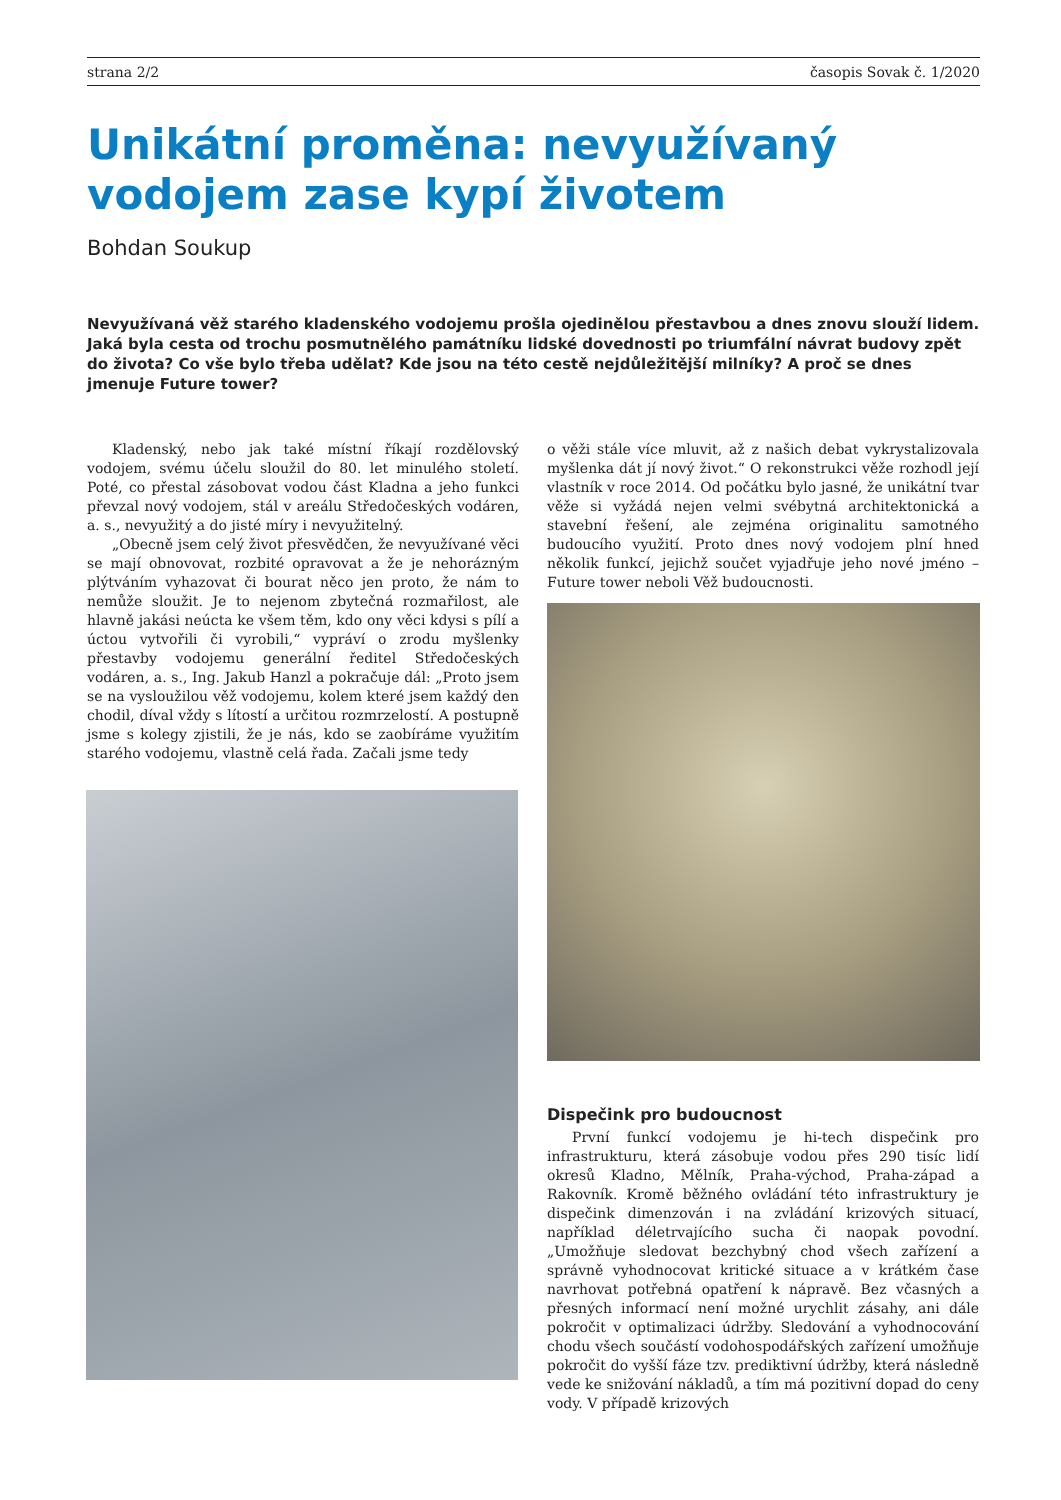strana 2/2 časopis Sovak č. 1/2020
Unikátní proměna: nevyužívaný vodojem zase kypí životem
Bohdan Soukup
Nevyužívaná věž starého kladenského vodojemu prošla ojedinělou přestavbou a dnes znovu slouží lidem. Jaká byla cesta od trochu posmutnělého památníku lidské dovednosti po triumfální návrat budovy zpět do života? Co vše bylo třeba udělat? Kde jsou na této cestě nejdůležitější milníky? A proč se dnes jmenuje Future tower?
Kladenský, nebo jak také místní říkají rozdělovský vodojem, svému účelu sloužil do 80. let minulého století. Poté, co přestal zásobovat vodou část Kladna a jeho funkci převzal nový vodojem, stál v areálu Středočeských vodáren, a. s., nevyužitý a do jisté míry i nevyužitelný.
„Obecně jsem celý život přesvědčen, že nevyužívané věci se mají obnovovat, rozbité opravovat a že je nehorázným plýtváním vyhazovat či bourat něco jen proto, že nám to nemůže sloužit. Je to nejenom zbytečná rozmařilost, ale hlavně jakási neúcta ke všem těm, kdo ony věci kdysi s pílí a úctou vytvořili či vyrobili,“ vypráví o zrodu myšlenky přestavby vodojemu generální ředitel Středočeských vodáren, a. s., Ing. Jakub Hanzl a pokračuje dál: „Proto jsem se na vysloužilou věž vodojemu, kolem které jsem každý den chodil, díval vždy s lítostí a určitou rozmrzelostí. A postupně jsme s kolegy zjistili, že je nás, kdo se zaobíráme využitím starého vodojemu, vlastně celá řada. Začali jsme tedy
o věži stále více mluvit, až z našich debat vykrystalizovala myšlenka dát jí nový život.“ O rekonstrukci věže rozhodl její vlastník v roce 2014. Od počátku bylo jasné, že unikátní tvar věže si vyžádá nejen velmi svébytná architektonická a stavební řešení, ale zejména originalitu samotného budoucího využití. Proto dnes nový vodojem plní hned několik funkcí, jejichž součet vyjadřuje jeho nové jméno – Future tower neboli Věž budoucnosti.
Dispečink pro budoucnost
První funkcí vodojemu je hi-tech dispečink pro infrastrukturu, která zásobuje vodou přes 290 tisíc lidí okresů Kladno, Mělník, Praha-východ, Praha-západ a Rakovník. Kromě běžného ovládání této infrastruktury je dispečink dimenzován i na zvládání krizových situací, například déletrvajícího sucha či naopak povodní. „Umožňuje sledovat bezchybný chod všech zařízení a správně vyhodnocovat kritické situace a v krátkém čase navrhovat potřebná opatření k nápravě. Bez včasných a přesných informací není možné urychlit zásahy, ani dále pokročit v optimalizaci údržby. Sledování a vyhodnocování chodu všech součástí vodohospodářských zařízení umožňuje pokročit do vyšší fáze tzv. prediktivní údržby, která následně vede ke snižování nákladů, a tím má pozitivní dopad do ceny vody. V případě krizových